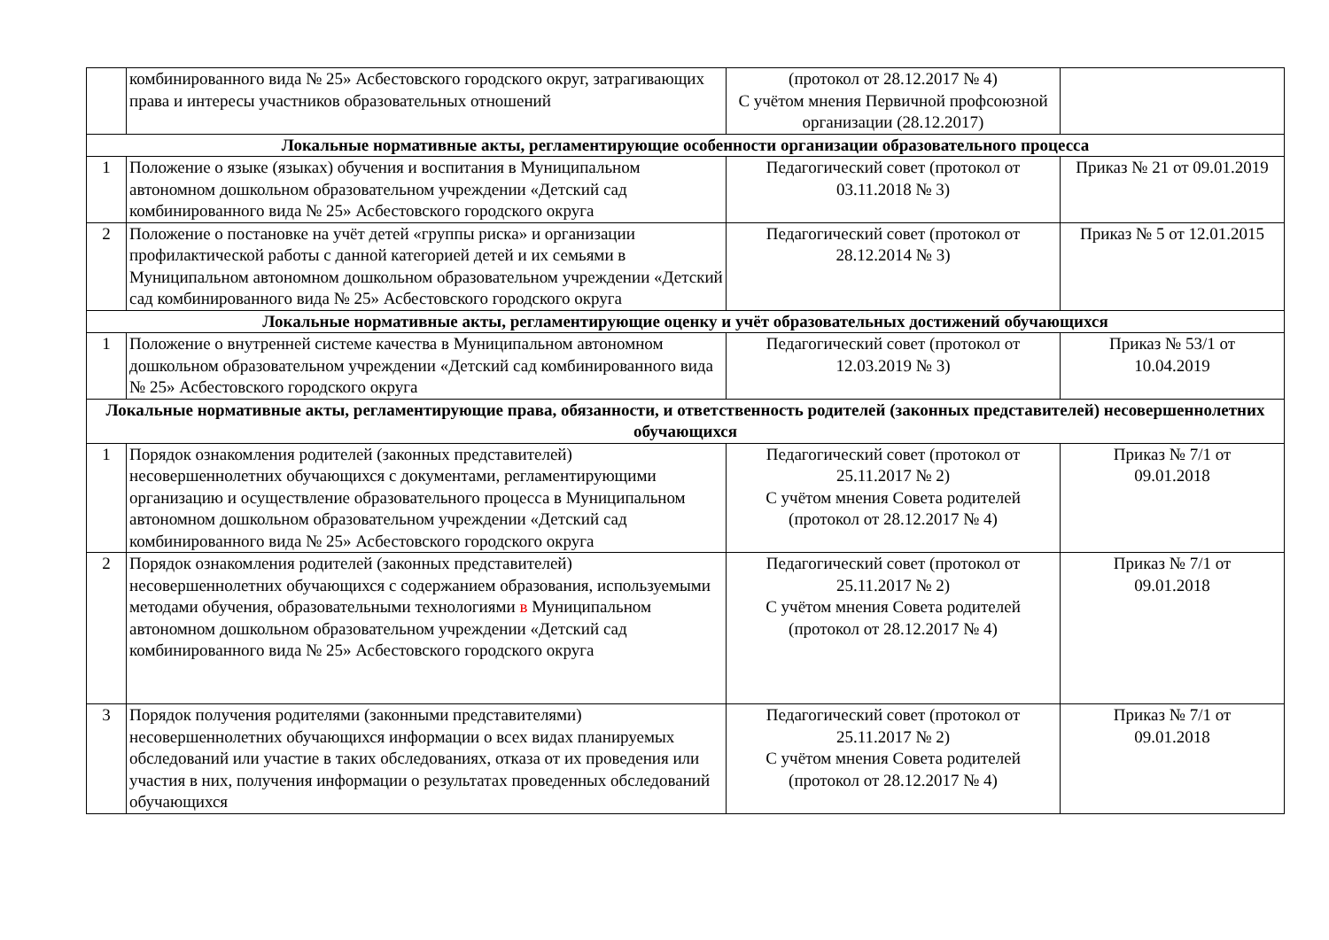| | комбинированного вида № 25» Асбестовского городского округ, затрагивающих права и интересы участников образовательных отношений | (протокол от 28.12.2017 № 4) С учётом мнения Первичной профсоюзной организации (28.12.2017) | |
| Локальные нормативные акты, регламентирующие особенности организации образовательного процесса | | | |
| 1 | Положение о языке (языках) обучения и воспитания в Муниципальном автономном дошкольном образовательном учреждении «Детский сад комбинированного вида № 25» Асбестовского городского округа | Педагогический совет (протокол от 03.11.2018 № 3) | Приказ № 21 от 09.01.2019 |
| 2 | Положение о постановке на учёт детей «группы риска» и организации профилактической работы с данной категорией детей и их семьями в Муниципальном автономном дошкольном образовательном учреждении «Детский сад комбинированного вида № 25» Асбестовского городского округа | Педагогический совет (протокол от 28.12.2014 № 3) | Приказ № 5 от 12.01.2015 |
| Локальные нормативные акты, регламентирующие оценку и учёт образовательных достижений обучающихся | | | |
| 1 | Положение о внутренней системе качества в Муниципальном автономном дошкольном образовательном учреждении «Детский сад комбинированного вида № 25» Асбестовского городского округа | Педагогический совет (протокол от 12.03.2019 № 3) | Приказ № 53/1 от 10.04.2019 |
| Локальные нормативные акты, регламентирующие права, обязанности, и ответственность родителей (законных представителей) несовершеннолетних обучающихся | | | |
| 1 | Порядок ознакомления родителей (законных представителей) несовершеннолетних обучающихся с документами, регламентирующими организацию и осуществление образовательного процесса в Муниципальном автономном дошкольном образовательном учреждении «Детский сад комбинированного вида № 25» Асбестовского городского округа | Педагогический совет (протокол от 25.11.2017 № 2) С учётом мнения Совета родителей (протокол от 28.12.2017 № 4) | Приказ № 7/1 от 09.01.2018 |
| 2 | Порядок ознакомления родителей (законных представителей) несовершеннолетних обучающихся с содержанием образования, используемыми методами обучения, образовательными технологиями в Муниципальном автономном дошкольном образовательном учреждении «Детский сад комбинированного вида № 25» Асбестовского городского округа | Педагогический совет (протокол от 25.11.2017 № 2) С учётом мнения Совета родителей (протокол от 28.12.2017 № 4) | Приказ № 7/1 от 09.01.2018 |
| 3 | Порядок получения родителями (законными представителями) несовершеннолетних обучающихся информации о всех видах планируемых обследований или участие в таких обследованиях, отказа от их проведения или участия в них, получения информации о результатах проведенных обследований обучающихся | Педагогический совет (протокол от 25.11.2017 № 2) С учётом мнения Совета родителей (протокол от 28.12.2017 № 4) | Приказ № 7/1 от 09.01.2018 |